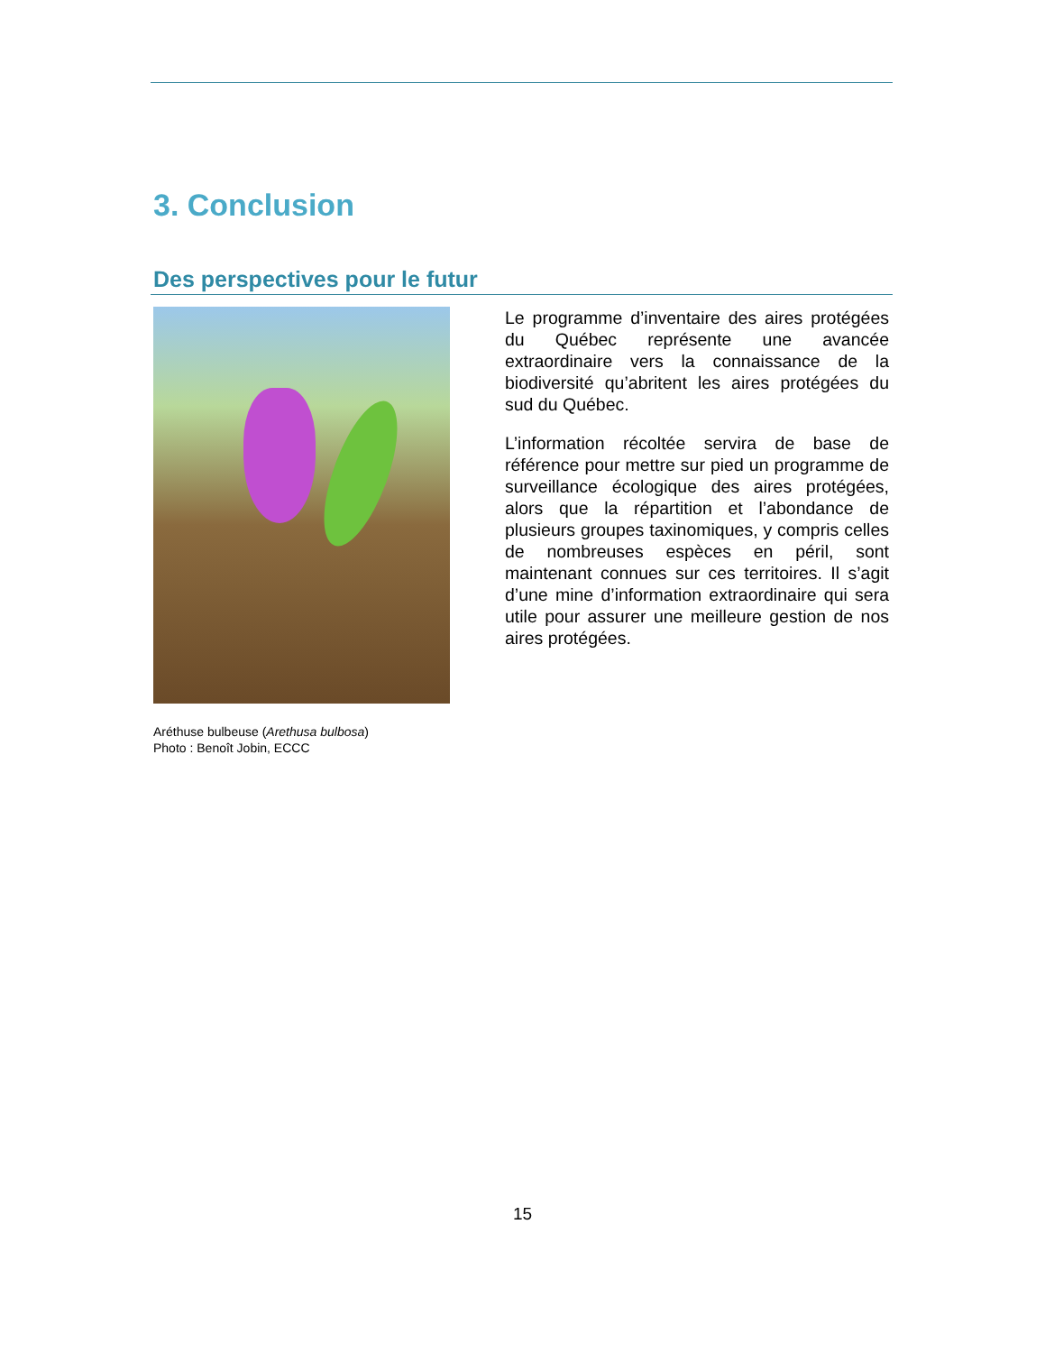3. Conclusion
Des perspectives pour le futur
Aréthuse bulbeuse (Arethusa bulbosa)
Photo : Benoît Jobin, ECCC
Le programme d’inventaire des aires protégées du Québec représente une avancée extraordinaire vers la connaissance de la biodiversité qu’abritent les aires protégées du sud du Québec.
L’information récoltée servira de base de référence pour mettre sur pied un programme de surveillance écologique des aires protégées, alors que la répartition et l’abondance de plusieurs groupes taxinomiques, y compris celles de nombreuses espèces en péril, sont maintenant connues sur ces territoires. Il s’agit d’une mine d’information extraordinaire qui sera utile pour assurer une meilleure gestion de nos aires protégées.
15